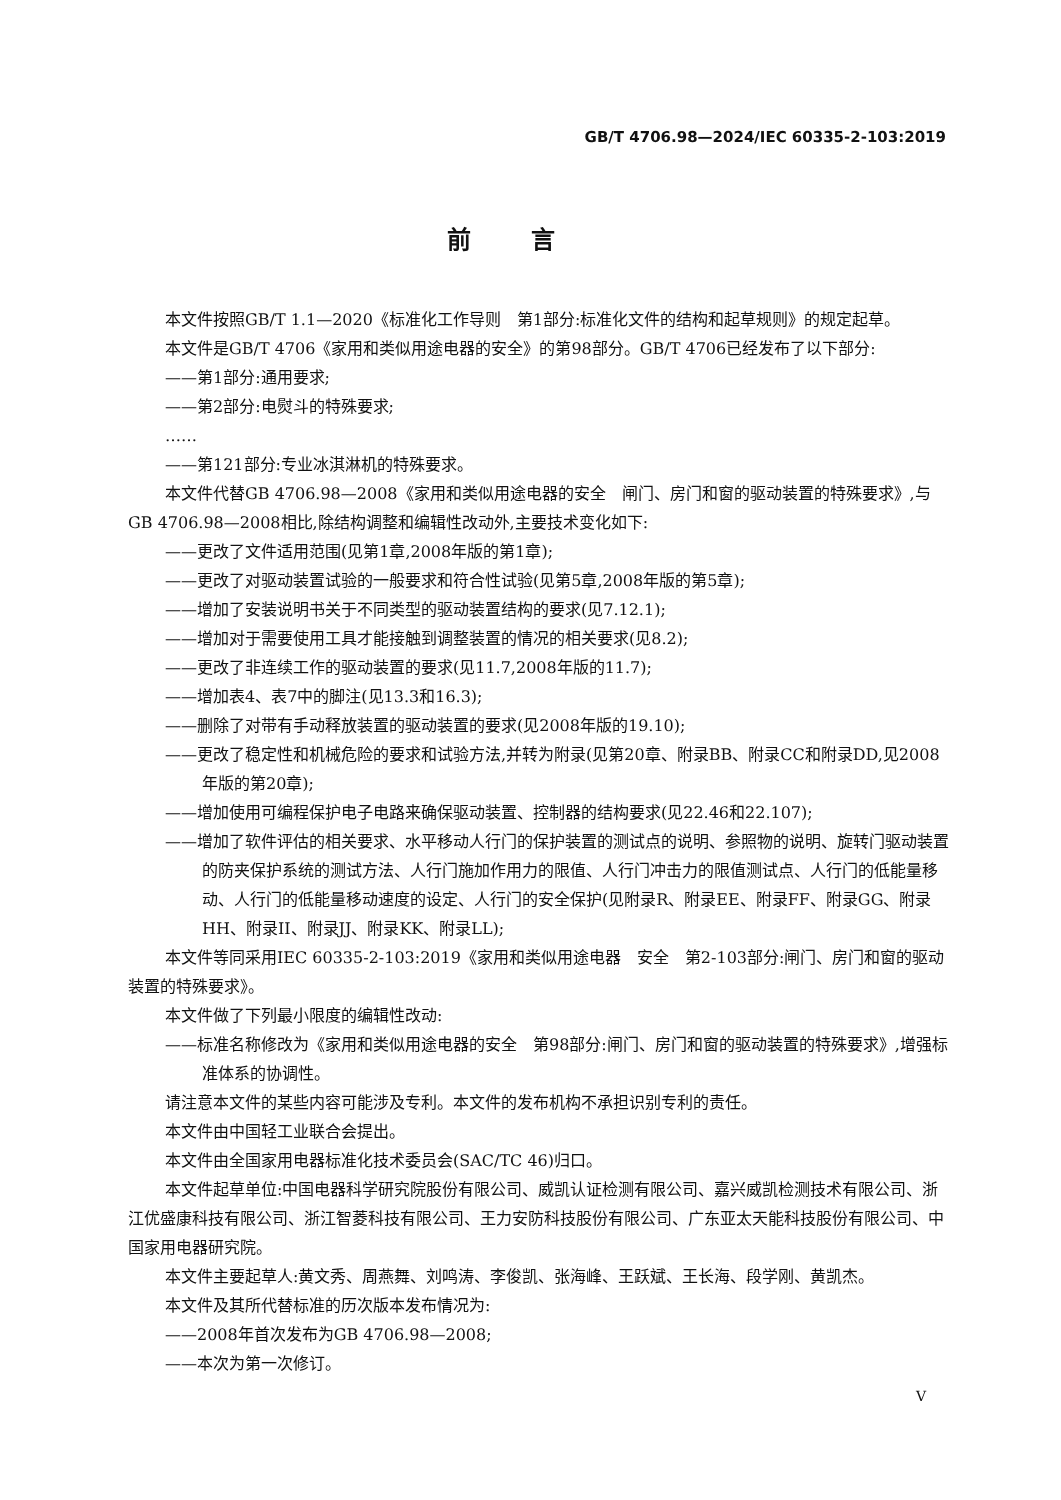GB/T 4706.98—2024/IEC 60335-2-103:2019
前言
本文件按照GB/T 1.1—2020《标准化工作导则　第1部分:标准化文件的结构和起草规则》的规定起草。
本文件是GB/T 4706《家用和类似用途电器的安全》的第98部分。GB/T 4706已经发布了以下部分:
——第1部分:通用要求;
——第2部分:电熨斗的特殊要求;
……
——第121部分:专业冰淇淋机的特殊要求。
本文件代替GB 4706.98—2008《家用和类似用途电器的安全　闸门、房门和窗的驱动装置的特殊要求》,与GB 4706.98—2008相比,除结构调整和编辑性改动外,主要技术变化如下:
——更改了文件适用范围(见第1章,2008年版的第1章);
——更改了对驱动装置试验的一般要求和符合性试验(见第5章,2008年版的第5章);
——增加了安装说明书关于不同类型的驱动装置结构的要求(见7.12.1);
——增加对于需要使用工具才能接触到调整装置的情况的相关要求(见8.2);
——更改了非连续工作的驱动装置的要求(见11.7,2008年版的11.7);
——增加表4、表7中的脚注(见13.3和16.3);
——删除了对带有手动释放装置的驱动装置的要求(见2008年版的19.10);
——更改了稳定性和机械危险的要求和试验方法,并转为附录(见第20章、附录BB、附录CC和附录DD,见2008年版的第20章);
——增加使用可编程保护电子电路来确保驱动装置、控制器的结构要求(见22.46和22.107);
——增加了软件评估的相关要求、水平移动人行门的保护装置的测试点的说明、参照物的说明、旋转门驱动装置的防夹保护系统的测试方法、人行门施加作用力的限值、人行门冲击力的限值测试点、人行门的低能量移动、人行门的低能量移动速度的设定、人行门的安全保护(见附录R、附录EE、附录FF、附录GG、附录HH、附录II、附录JJ、附录KK、附录LL);
本文件等同采用IEC 60335-2-103:2019《家用和类似用途电器　安全　第2-103部分:闸门、房门和窗的驱动装置的特殊要求》。
本文件做了下列最小限度的编辑性改动:
——标准名称修改为《家用和类似用途电器的安全　第98部分:闸门、房门和窗的驱动装置的特殊要求》,增强标准体系的协调性。
请注意本文件的某些内容可能涉及专利。本文件的发布机构不承担识别专利的责任。
本文件由中国轻工业联合会提出。
本文件由全国家用电器标准化技术委员会(SAC/TC 46)归口。
本文件起草单位:中国电器科学研究院股份有限公司、威凯认证检测有限公司、嘉兴威凯检测技术有限公司、浙江优盛康科技有限公司、浙江智菱科技有限公司、王力安防科技股份有限公司、广东亚太天能科技股份有限公司、中国家用电器研究院。
本文件主要起草人:黄文秀、周燕舞、刘鸣涛、李俊凯、张海峰、王跃斌、王长海、段学刚、黄凯杰。
本文件及其所代替标准的历次版本发布情况为:
——2008年首次发布为GB 4706.98—2008;
——本次为第一次修订。
V